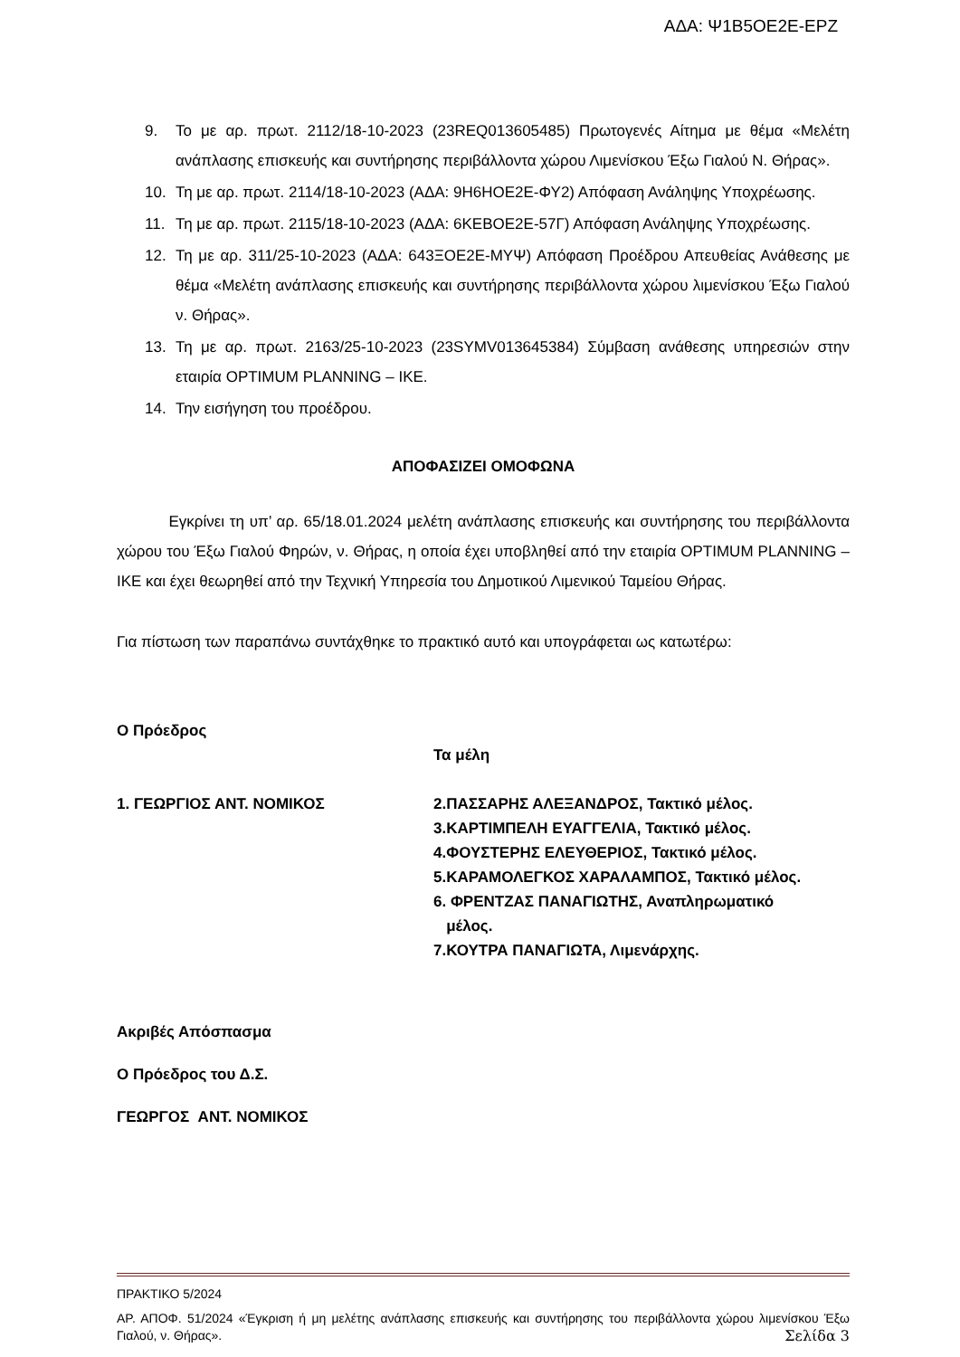ΑΔΑ: Ψ1Β5ΟΕ2Ε-ΕΡΖ
9. Το με αρ. πρωτ. 2112/18-10-2023 (23REQ013605485) Πρωτογενές Αίτημα με θέμα «Μελέτη ανάπλασης επισκευής και συντήρησης περιβάλλοντα χώρου Λιμενίσκου Έξω Γιαλού Ν. Θήρας».
10. Τη με αρ. πρωτ. 2114/18-10-2023 (ΑΔΑ: 9Η6ΗΟΕ2Ε-ΦΥ2) Απόφαση Ανάληψης Υποχρέωσης.
11. Τη με αρ. πρωτ. 2115/18-10-2023 (ΑΔΑ: 6ΚΕΒΟΕ2Ε-57Γ) Απόφαση Ανάληψης Υποχρέωσης.
12. Τη με αρ. 311/25-10-2023 (ΑΔΑ: 643ΞΟΕ2Ε-ΜΥΨ) Απόφαση Προέδρου Απευθείας Ανάθεσης με θέμα «Μελέτη ανάπλασης επισκευής και συντήρησης περιβάλλοντα χώρου λιμενίσκου Έξω Γιαλού ν. Θήρας».
13. Τη με αρ. πρωτ. 2163/25-10-2023 (23SYMV013645384) Σύμβαση ανάθεσης υπηρεσιών στην εταιρία OPTIMUM PLANNING – ΙΚΕ.
14. Την εισήγηση του προέδρου.
ΑΠΟΦΑΣΙΖΕΙ ΟΜΟΦΩΝΑ
Εγκρίνει τη υπ’ αρ. 65/18.01.2024 μελέτη ανάπλασης επισκευής και συντήρησης του περιβάλλοντα χώρου του Έξω Γιαλού Φηρών, ν. Θήρας, η οποία έχει υποβληθεί από την εταιρία OPTIMUM PLANNING – ΙΚΕ και έχει θεωρηθεί από την Τεχνική Υπηρεσία του Δημοτικού Λιμενικού Ταμείου Θήρας.
Για πίστωση των παραπάνω συντάχθηκε το πρακτικό αυτό και υπογράφεται ως κατωτέρω:
Ο Πρόεδρος
1. ΓΕΩΡΓΙΟΣ ΑΝΤ. ΝΟΜΙΚΟΣ
Τα μέλη
2.ΠΑΣΣΑΡΗΣ ΑΛΕΞΑΝΔΡΟΣ, Τακτικό μέλος.
3.ΚΑΡΤΙΜΠΕΛΗ ΕΥΑΓΓΕΛΙΑ, Τακτικό μέλος.
4.ΦΟΥΣΤΕΡΗΣ ΕΛΕΥΘΕΡΙΟΣ, Τακτικό μέλος.
5.ΚΑΡΑΜΟΛΕΓΚΟΣ ΧΑΡΑΛΑΜΠΟΣ, Τακτικό μέλος.
6. ΦΡΕΝΤΖΑΣ ΠΑΝΑΓΙΩΤΗΣ, Αναπληρωματικό
μέλος.
7.ΚΟΥΤΡΑ ΠΑΝΑΓΙΩΤΑ, Λιμενάρχης.
Ακριβές Απόσπασμα
Ο Πρόεδρος του Δ.Σ.
ΓΕΩΡΓΟΣ ΑΝΤ. ΝΟΜΙΚΟΣ
ΠΡΑΚΤΙΚΟ 5/2024
ΑΡ. ΑΠΟΦ. 51/2024 «Έγκριση ή μη μελέτης ανάπλασης επισκευής και συντήρησης του περιβάλλοντα χώρου λιμενίσκου Έξω Γιαλού, ν. Θήρας». Σελίδα 3